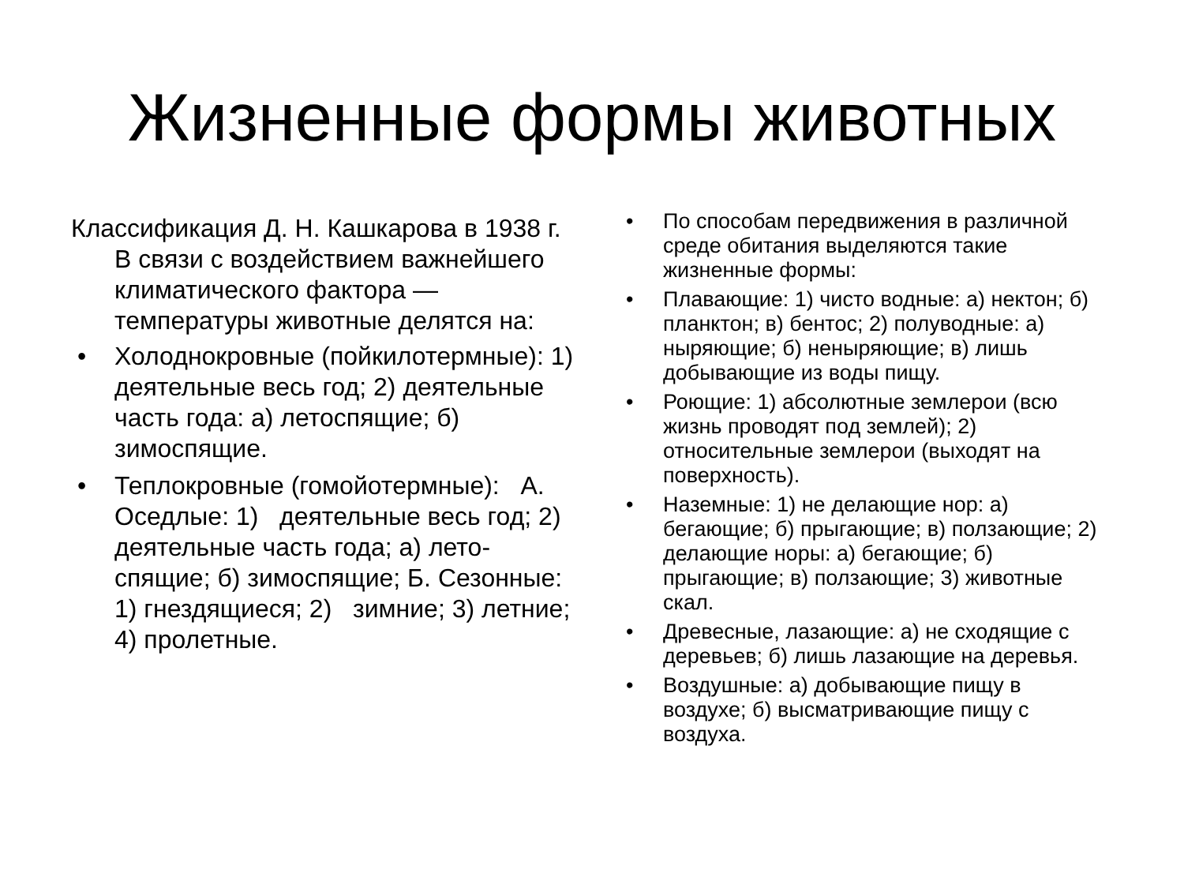Жизненные формы животных
Классификация Д. Н. Кашкарова в 1938 г. В связи с воздействием важнейшего климатического фактора — температуры животные делятся на:
• Холоднокровные (пойкилотермные): 1) деятельные весь год; 2) деятельные часть года: а) летоспящие; б) зимоспящие.
• Теплокровные (гомойотермные): А. Оседлые: 1) деятельные весь год; 2) деятельные часть года; а) лето-спящие; б) зимоспящие; Б. Сезонные: 1) гнездящиеся; 2) зимние; 3) летние; 4) пролетные.
• По способам передвижения в различной среде обитания выделяются такие жизненные формы:
• Плавающие: 1) чисто водные: а) нектон; б) планктон; в) бентос; 2) полуводные: а) ныряющие; б) неныряющие; в) лишь добывающие из воды пищу.
• Роющие: 1) абсолютные землерои (всю жизнь проводят под землей); 2) относительные землерои (выходят на поверхность).
• Наземные: 1) не делающие нор: а) бегающие; б) прыгающие; в) ползающие; 2) делающие норы: а) бегающие; б) прыгающие; в) ползающие; 3) животные скал.
• Древесные, лазающие: а) не сходящие с деревьев; б) лишь лазающие на деревья.
• Воздушные: а) добывающие пищу в воздухе; б) высматривающие пищу с воздуха.